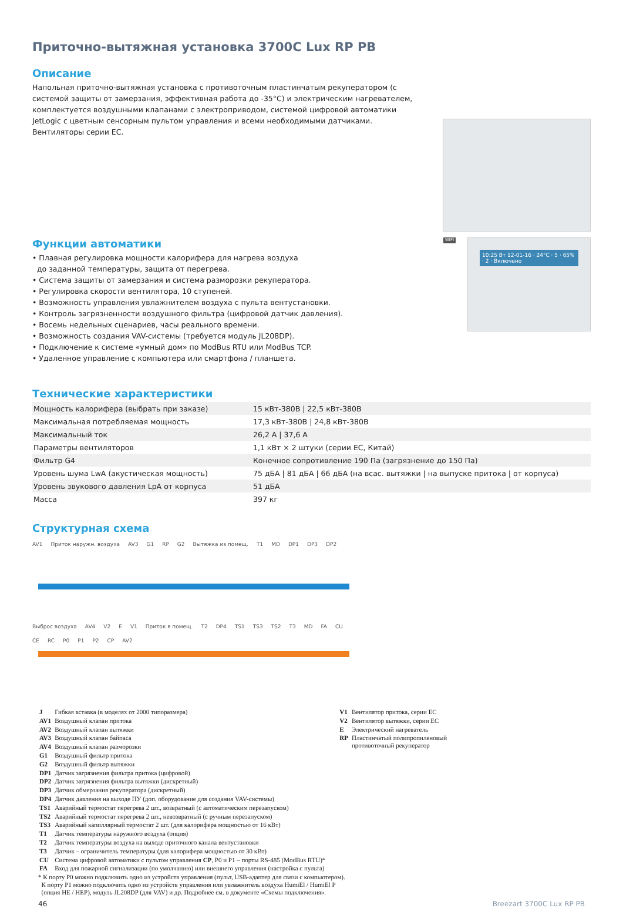Приточно-вытяжная установка 3700C Lux RP PB
Описание
Напольная приточно-вытяжная установка с противоточным пластинчатым рекуператором (с системой защиты от замерзания, эффективная работа до -35°C) и электрическим нагревателем, комплектуется воздушными клапанами с электроприводом, системой цифровой автоматики JetLogic с цветным сенсорным пультом управления и всеми необходимыми датчиками. Вентиляторы серии EC.
Функции автоматики
• Плавная регулировка мощности калорифера для нагрева воздуха
до заданной температуры, защита от перегрева.
• Система защиты от замерзания и система разморозки рекуператора.
• Регулировка скорости вентилятора, 10 ступеней.
• Возможность управления увлажнителем воздуха с пульта вентустановки.
• Контроль загрязненности воздушного фильтра (цифровой датчик давления).
• Восемь недельных сценариев, часы реального времени.
• Возможность создания VAV-системы (требуется модуль JL208DP).
• Подключение к системе «умный дом» по ModBus RTU или ModBus TCP.
• Удаленное управление с компьютера или смартфона / планшета.
WIFI
10:25 Вт 12-01-16 · 24°C · 5 · 65% · 2 · Включено
Технические характеристики
| Мощность калорифера (выбрать при заказе) | 15 кВт-380В / 22,5 кВт-380В |
| Максимальная потребляемая мощность | 17,3 кВт-380В / 24,8 кВт-380В |
| Максимальный ток | 26,2 А / 37,6 А |
| Параметры вентиляторов | 1,1 кВт × 2 штуки (серии EC, Китай) |
| Фильтр G4 | Конечное сопротивление 190 Па (загрязнение до 150 Па) |
| Уровень шума LwA (акустическая мощность) | 75 дБА / 81 дБА / 66 дБА (на всас. вытяжки / на выпуске притока / от корпуса) |
| Уровень звукового давления LpA от корпуса | 51 дБА |
| Масса | 397 кг |
Структурная схема
AV1 Приток наружн. воздуха AV3 G1 RP G2 Вытяжка из помещ. T1 MD DP1 DP3 DP2
Выброс воздуха AV4 V2 E V1 Приток в помещ. T2 DP4 TS1 TS3 TS2 T3 MD FA CU CE RC P0 P1 P2 CP AV2
| J | Гибкая вставка (в моделях от 2000 типоразмера) |
| AV1 | Воздушный клапан притока |
| AV2 | Воздушный клапан вытяжки |
| AV3 | Воздушный клапан байпаса |
| AV4 | Воздушный клапан разморозки |
| G1 | Воздушный фильтр притока |
| G2 | Воздушный фильтр вытяжки |
| DP1 | Датчик загрязнения фильтра притока (цифровой) |
| DP2 | Датчик загрязнения фильтра вытяжки (дискретный) |
| DP3 | Датчик обмерзания рекуператора (дискретный) |
| DP4 | Датчик давления на выходе ПУ (доп. оборудование для создания VAV-системы) |
| TS1 | Аварийный термостат перегрева 2 шт., возвратный (с автоматическим перезапуском) |
| TS2 | Аварийный термостат перегрева 2 шт., невозвратный (с ручным перезапуском) |
| TS3 | Аварийный капиллярный термостат 2 шт. (для калорифера мощностью от 16 кВт) |
| T1 | Датчик температуры наружного воздуха (опция) |
| T2 | Датчик температуры воздуха на выходе приточного канала вентустановки |
| T3 | Датчик – ограничитель температуры (для калорифера мощностью от 30 кВт) |
| CU | Система цифровой автоматики с пультом управления CP , P0 и P1 – порты RS-485 (ModBus RTU)* |
| FA | Вход для пожарной сигнализации (по умолчанию) или внешнего управления (настройка с пульта) |
| V1 | Вентилятор притока, серии EC |
| V2 | Вентилятор вытяжки, серии EC |
| E | Электрический нагреватель |
| RP | Пластинчатый полипропиленовый противоточный рекуператор |
* К порту P0 можно подключить одно из устройств управления (пульт, USB-адаптер для связи с компьютером).
К порту P1 можно подключить одно из устройств управления или увлажнитель воздуха HumiEl / HumiEl P
(опция HE / HEP), модуль JL208DP (для VAV) и др. Подробнее см. в документе «Схемы подключения».
46 Breezart 3700C Lux RP PB